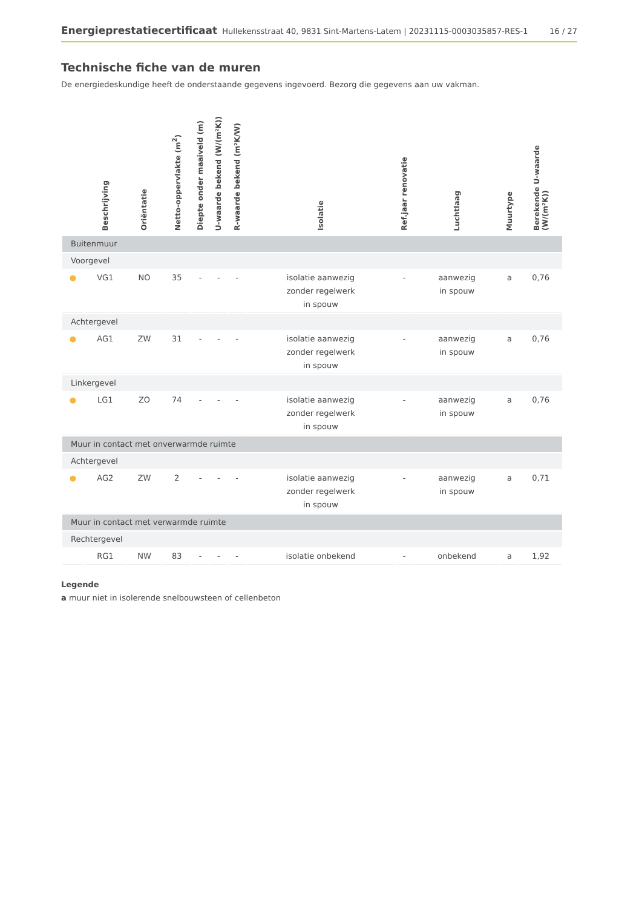Energieprestatiecertificaat Hullekensstraat 40, 9831 Sint-Martens-Latem | 20231115-0003035857-RES-1 16 / 27
Technische fiche van de muren
De energiedeskundige heeft de onderstaande gegevens ingevoerd. Bezorg die gegevens aan uw vakman.
| | Beschrijving | Oriëntatie | Netto-oppervlakte (m<sup>2</sup>) | Diepte onder maaiveld (m) | U-waarde bekend (W/(m²K)) | R-waarde bekend (m²K/W) | Isolatie | Ref.jaar renovatie | Luchtlaag | Muurtype | Berekende U-waarde (W/(m²K)) |
| --- | --- | --- | --- | --- | --- | --- | --- | --- | --- | --- | --- |
| Buitenmuur | | | | | | | | | | | |
| Voorgevel | | | | | | | | | | | |
| ● | VG1 | NO | 35 | - | - | - | isolatie aanwezig zonder regelwerk in spouw | - | aanwezig in spouw | a | 0,76 |
| Achtergevel | | | | | | | | | | | |
| ● | AG1 | ZW | 31 | - | - | - | isolatie aanwezig zonder regelwerk in spouw | - | aanwezig in spouw | a | 0,76 |
| Linkergevel | | | | | | | | | | | |
| ● | LG1 | ZO | 74 | - | - | - | isolatie aanwezig zonder regelwerk in spouw | - | aanwezig in spouw | a | 0,76 |
| Muur in contact met onverwarmde ruimte | | | | | | | | | | | |
| Achtergevel | | | | | | | | | | | |
| ● | AG2 | ZW | 2 | - | - | - | isolatie aanwezig zonder regelwerk in spouw | - | aanwezig in spouw | a | 0,71 |
| Muur in contact met verwarmde ruimte | | | | | | | | | | | |
| Rechtergevel | | | | | | | | | | | |
| | RG1 | NW | 83 | - | - | - | isolatie onbekend | - | onbekend | a | 1,92 |
Legende
a muur niet in isolerende snelbouwsteen of cellenbeton